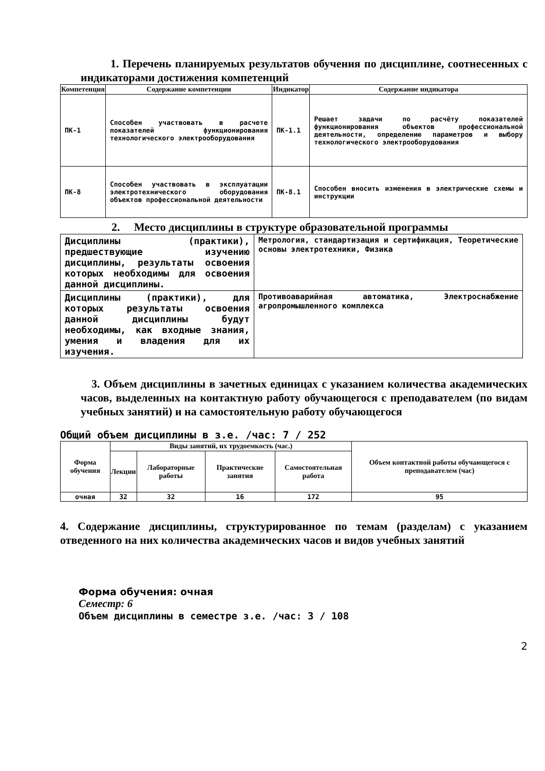1. Перечень планируемых результатов обучения по дисциплине, соотнесенных с индикаторами достижения компетенций
| Компетенция | Содержание компетенции | Индикатор | Содержание индикатора |
| --- | --- | --- | --- |
| ПК-1 | Способен участвовать в расчете показателей функционирования технологического электрооборудования | ПК-1.1 | Решает задачи по расчёту показателей функционирования объектов профессиональной деятельности, определению параметров и выбору технологического электрооборудования |
| ПК-8 | Способен участвовать в эксплуатации электротехнического оборудования объектов профессиональной деятельности | ПК-8.1 | Способен вносить изменения в электрические схемы и инструкции |
2. Место дисциплины в структуре образовательной программы
| Дисциплины (практики), предшествующие изучению дисциплины, результаты освоения которых необходимы для освоения данной дисциплины. | Метрология, стандартизация и сертификация, Теоретические основы электротехники, Физика |
| Дисциплины (практики), для которых результаты освоения данной дисциплины будут необходимы, как входные знания, умения и владения для их изучения. | Противоаварийная автоматика, Электроснабжение агропромышленного комплекса |
3. Объем дисциплины в зачетных единицах с указанием количества академических часов, выделенных на контактную работу обучающегося с преподавателем (по видам учебных занятий) и на самостоятельную работу обучающегося
Общий объем дисциплины в з.е. /час: 7 / 252
| Форма обучения | Виды занятий, их трудоемкость (час.) | | | | Объем контактной работы обучающегося с преподавателем (час) |
| --- | --- | --- | --- | --- | --- |
| | Лекции | Лабораторные работы | Практические занятия | Самостоятельная работа | |
| очная | 32 | 32 | 16 | 172 | 95 |
4. Содержание дисциплины, структурированное по темам (разделам) с указанием отведенного на них количества академических часов и видов учебных занятий
Форма обучения: очная
Семестр: 6
Объем дисциплины в семестре з.е. /час: 3 / 108
2